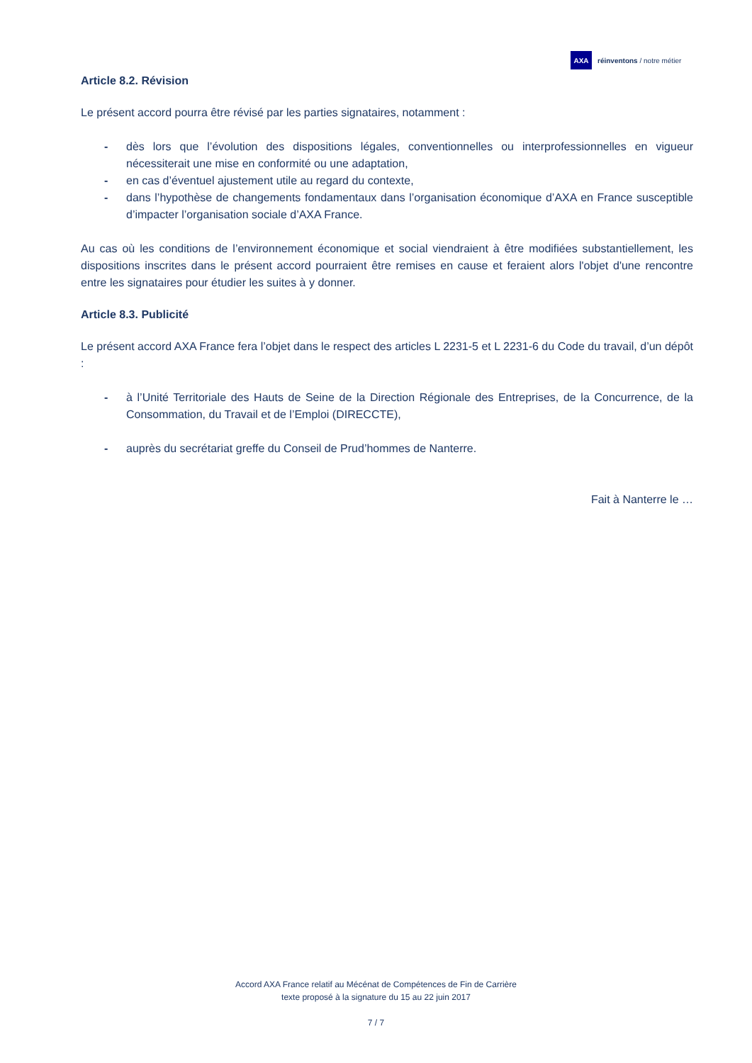AXA
réinventons / notre métier
Article 8.2. Révision
Le présent accord pourra être révisé par les parties signataires, notamment :
- dès lors que l’évolution des dispositions légales, conventionnelles ou interprofessionnelles en vigueur nécessiterait une mise en conformité ou une adaptation,
- en cas d’éventuel ajustement utile au regard du contexte,
- dans l’hypothèse de changements fondamentaux dans l’organisation économique d’AXA en France susceptible d’impacter l’organisation sociale d’AXA France.
Au cas où les conditions de l’environnement économique et social viendraient à être modifiées substantiellement, les dispositions inscrites dans le présent accord pourraient être remises en cause et feraient alors l'objet d'une rencontre entre les signataires pour étudier les suites à y donner.
Article 8.3. Publicité
Le présent accord AXA France fera l’objet dans le respect des articles L 2231-5 et L 2231-6 du Code du travail, d’un dépôt :
- à l’Unité Territoriale des Hauts de Seine de la Direction Régionale des Entreprises, de la Concurrence, de la Consommation, du Travail et de l’Emploi (DIRECCTE),
- auprès du secrétariat greffe du Conseil de Prud’hommes de Nanterre.
Fait à Nanterre le …
Accord AXA France relatif au Mécénat de Compétences de Fin de Carrière
texte proposé à la signature du 15 au 22 juin 2017
7 / 7